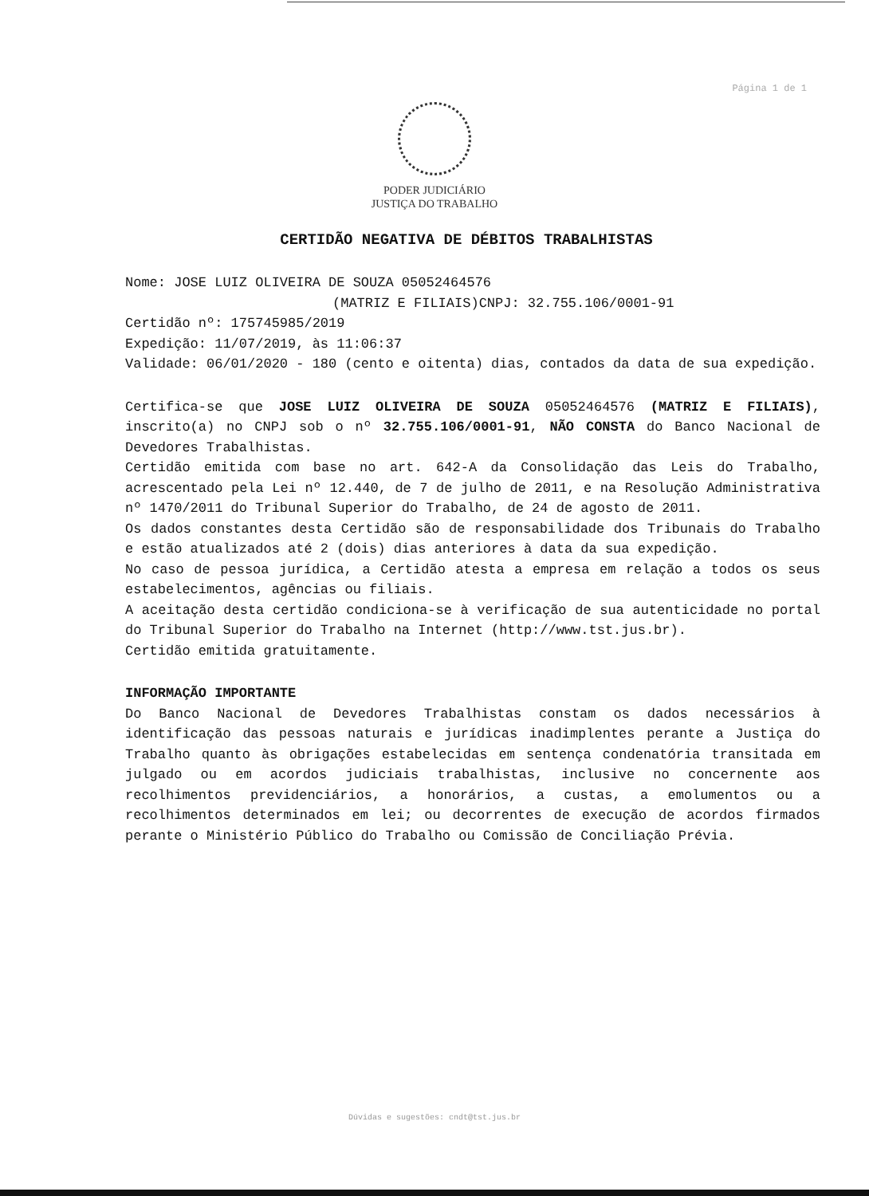Página 1 de 1
PODER JUDICIÁRIO
JUSTIÇA DO TRABALHO
CERTIDÃO NEGATIVA DE DÉBITOS TRABALHISTAS
Nome: JOSE LUIZ OLIVEIRA DE SOUZA 05052464576
(MATRIZ E FILIAIS)CNPJ: 32.755.106/0001-91
Certidão nº: 175745985/2019
Expedição: 11/07/2019, às 11:06:37
Validade: 06/01/2020 - 180 (cento e oitenta) dias, contados da data de sua expedição.
Certifica-se que JOSE LUIZ OLIVEIRA DE SOUZA 05052464576 (MATRIZ E FILIAIS), inscrito(a) no CNPJ sob o nº 32.755.106/0001-91, NÃO CONSTA do Banco Nacional de Devedores Trabalhistas.
Certidão emitida com base no art. 642-A da Consolidação das Leis do Trabalho, acrescentado pela Lei nº 12.440, de 7 de julho de 2011, e na Resolução Administrativa nº 1470/2011 do Tribunal Superior do Trabalho, de 24 de agosto de 2011.
Os dados constantes desta Certidão são de responsabilidade dos Tribunais do Trabalho e estão atualizados até 2 (dois) dias anteriores à data da sua expedição.
No caso de pessoa jurídica, a Certidão atesta a empresa em relação a todos os seus estabelecimentos, agências ou filiais.
A aceitação desta certidão condiciona-se à verificação de sua autenticidade no portal do Tribunal Superior do Trabalho na Internet (http://www.tst.jus.br).
Certidão emitida gratuitamente.
INFORMAÇÃO IMPORTANTE
Do Banco Nacional de Devedores Trabalhistas constam os dados necessários à identificação das pessoas naturais e jurídicas inadimplentes perante a Justiça do Trabalho quanto às obrigações estabelecidas em sentença condenatória transitada em julgado ou em acordos judiciais trabalhistas, inclusive no concernente aos recolhimentos previdenciários, a honorários, a custas, a emolumentos ou a recolhimentos determinados em lei; ou decorrentes de execução de acordos firmados perante o Ministério Público do Trabalho ou Comissão de Conciliação Prévia.
Dúvidas e sugestões: cndt@tst.jus.br